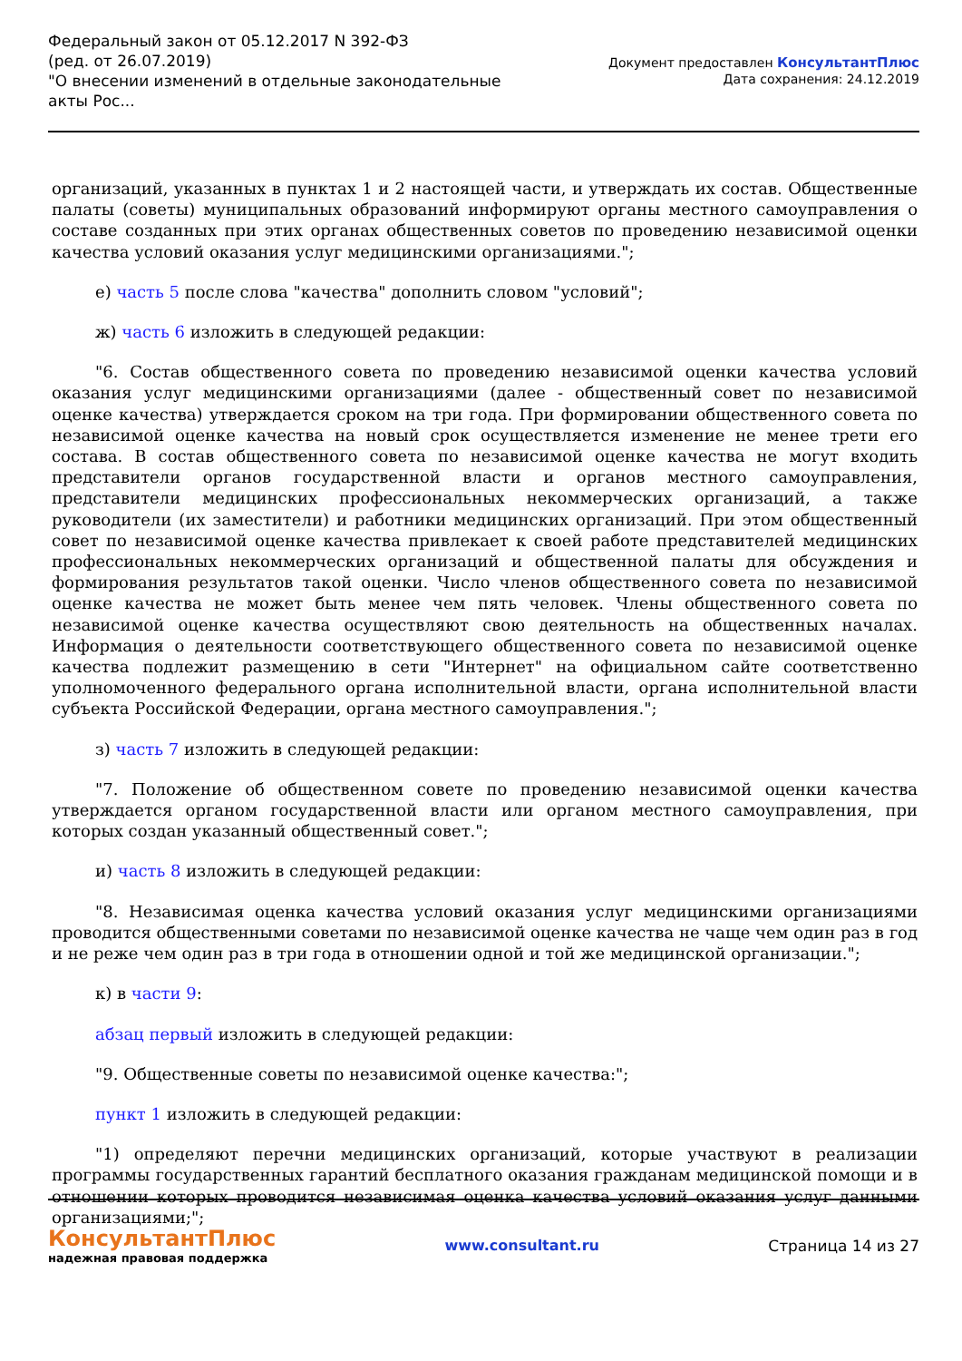Федеральный закон от 05.12.2017 N 392-ФЗ
(ред. от 26.07.2019)
"О внесении изменений в отдельные законодательные акты Рос...
Документ предоставлен КонсультантПлюс
Дата сохранения: 24.12.2019
организаций, указанных в пунктах 1 и 2 настоящей части, и утверждать их состав. Общественные палаты (советы) муниципальных образований информируют органы местного самоуправления о составе созданных при этих органах общественных советов по проведению независимой оценки качества условий оказания услуг медицинскими организациями.";
е) часть 5 после слова "качества" дополнить словом "условий";
ж) часть 6 изложить в следующей редакции:
"6. Состав общественного совета по проведению независимой оценки качества условий оказания услуг медицинскими организациями (далее - общественный совет по независимой оценке качества) утверждается сроком на три года. При формировании общественного совета по независимой оценке качества на новый срок осуществляется изменение не менее трети его состава. В состав общественного совета по независимой оценке качества не могут входить представители органов государственной власти и органов местного самоуправления, представители медицинских профессиональных некоммерческих организаций, а также руководители (их заместители) и работники медицинских организаций. При этом общественный совет по независимой оценке качества привлекает к своей работе представителей медицинских профессиональных некоммерческих организаций и общественной палаты для обсуждения и формирования результатов такой оценки. Число членов общественного совета по независимой оценке качества не может быть менее чем пять человек. Члены общественного совета по независимой оценке качества осуществляют свою деятельность на общественных началах. Информация о деятельности соответствующего общественного совета по независимой оценке качества подлежит размещению в сети "Интернет" на официальном сайте соответственно уполномоченного федерального органа исполнительной власти, органа исполнительной власти субъекта Российской Федерации, органа местного самоуправления.";
з) часть 7 изложить в следующей редакции:
"7. Положение об общественном совете по проведению независимой оценки качества утверждается органом государственной власти или органом местного самоуправления, при которых создан указанный общественный совет.";
и) часть 8 изложить в следующей редакции:
"8. Независимая оценка качества условий оказания услуг медицинскими организациями проводится общественными советами по независимой оценке качества не чаще чем один раз в год и не реже чем один раз в три года в отношении одной и той же медицинской организации.";
к) в части 9:
абзац первый изложить в следующей редакции:
"9. Общественные советы по независимой оценке качества:";
пункт 1 изложить в следующей редакции:
"1) определяют перечни медицинских организаций, которые участвуют в реализации программы государственных гарантий бесплатного оказания гражданам медицинской помощи и в отношении которых проводится независимая оценка качества условий оказания услуг данными организациями;";
КонсультантПлюс
надежная правовая поддержка
www.consultant.ru Страница 14 из 27